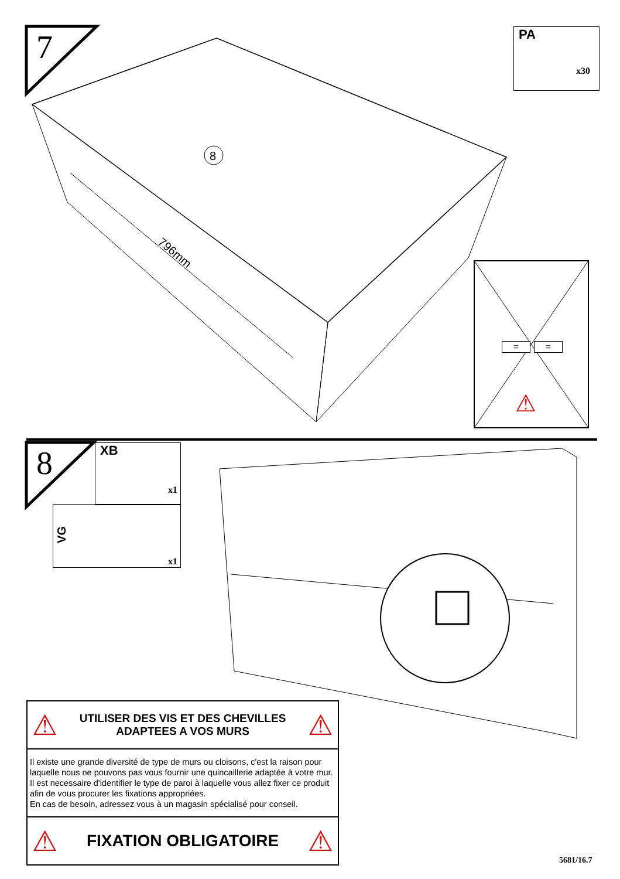8
7
PA
x30
796mm
= =
⚠
8
XB
x1
VG
x1
⚠ UTILISER DES VIS ET DES CHEVILLES
ADAPTEES A VOS MURS ⚠
Il existe une grande diversité de type de murs ou cloisons, c'est la raison pour laquelle nous ne pouvons pas vous fournir une quincaillerie adaptée à votre mur. Il est necessaire d'identifier le type de paroi à laquelle vous allez fixer ce produit afin de vous procurer les fixations appropriées.
En cas de besoin, adressez vous à un magasin spécialisé pour conseil.
⚠ FIXATION OBLIGATOIRE ⚠
5681/16.7